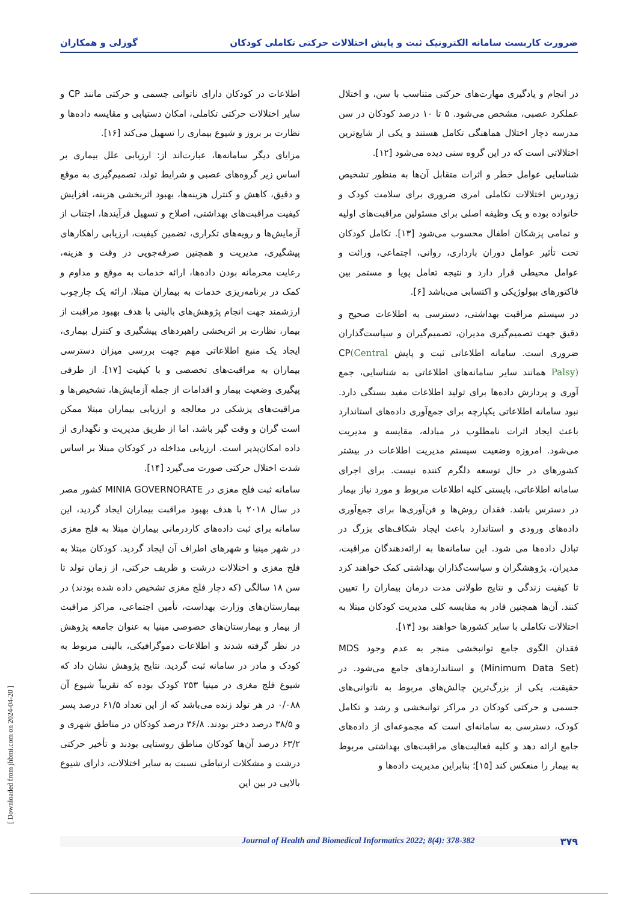ضرورت کاربست سامانه الکترونیک ثبت و پایش اختلالات حرکتی تکاملی کودکان گوزلی و همکاران
در انجام و یادگیری مهارت‌های حرکتی متناسب با سن، و اختلال عملکرد عصبی، مشخص می‌شود. ۵ تا ۱۰ درصد کودکان در سن مدرسه دچار اختلال هماهنگی تکامل هستند و یکی از شایع‌ترین اختلالاتی است که در این گروه سنی دیده می‌شود [۱۲].
شناسایی عوامل خطر و اثرات متقابل آن‌ها به منظور تشخیص زودرس اختلالات تکاملی امری ضروری برای سلامت کودک و خانواده بوده و یک وظیفه اصلی برای مسئولین مراقبت‌های اولیه و تمامی پزشکان اطفال محسوب می‌شود [۱۳]. تکامل کودکان تحت تأثیر عوامل دوران بارداری، روانی، اجتماعی، وراثت و عوامل محیطی قرار دارد و نتیجه تعامل پویا و مستمر بین فاکتورهای بیولوژیکی و اکتسابی می‌باشد [۶].
در سیستم مراقبت بهداشتی، دسترسی به اطلاعات صحیح و دقیق جهت تصمیم‌گیری مدیران، تصمیم‌گیران و سیاست‌گذاران ضروری است. سامانه اطلاعاتی ثبت و پایش CP(Central Palsy) همانند سایر سامانه‌های اطلاعاتی به شناسایی، جمع آوری و پردازش داده‌ها برای تولید اطلاعات مفید بستگی دارد. نبود سامانه اطلاعاتی یکپارچه برای جمع‌آوری داده‌های استاندارد باعث ایجاد اثرات نامطلوب در مبادله، مقایسه و مدیریت می‌شود. امروزه وضعیت سیستم مدیریت اطلاعات در بیشتر کشورهای در حال توسعه دلگرم کننده نیست. برای اجرای سامانه اطلاعاتی، بایستی کلیه اطلاعات مربوط و مورد نیاز بیمار در دسترس باشد. فقدان روش‌ها و فن‌آوری‌ها برای جمع‌آوری داده‌های ورودی و استاندارد باعث ایجاد شکاف‌های بزرگ در تبادل داده‌ها می شود. این سامانه‌ها به ارائه‌دهندگان مراقبت، مدیران، پژوهشگران و سیاست‌گذاران بهداشتی کمک خواهند کرد تا کیفیت زندگی و نتایج طولانی مدت درمان بیماران را تعیین کنند. آن‌ها همچنین قادر به مقایسه کلی مدیریت کودکان مبتلا به اختلالات تکاملی با سایر کشورها خواهند بود [۱۴].
فقدان الگوی جامع توانبخشی منجر به عدم وجود MDS (Minimum Data Set) و استانداردهای جامع می‌شود. در حقیقت، یکی از بزرگ‌ترین چالش‌های مربوط به ناتوانی‌های جسمی و حرکتی کودکان در مراکز توانبخشی و رشد و تکامل کودک، دسترسی به سامانه‌ای است که مجموعه‌ای از داده‌های جامع ارائه دهد و کلیه فعالیت‌های مراقبت‌های بهداشتی مربوط به بیمار را منعکس کند [۱۵]؛ بنابراین مدیریت داده‌ها و
اطلاعات در کودکان دارای ناتوانی جسمی و حرکتی مانند CP و سایر اختلالات حرکتی تکاملی، امکان دستیابی و مقایسه داده‌ها و نظارت بر بروز و شیوع بیماری را تسهیل می‌کند [۱۶].
مزایای دیگر سامانه‌ها، عبارت‌اند از: ارزیابی علل بیماری بر اساس زیر گروه‌های عصبی و شرایط تولد، تصمیم‌گیری به موقع و دقیق، کاهش و کنترل هزینه‌ها، بهبود اثربخشی هزینه، افزایش کیفیت مراقبت‌های بهداشتی، اصلاح و تسهیل فرآیندها، اجتناب از آزمایش‌ها و رویه‌های تکراری، تضمین کیفیت، ارزیابی راهکارهای پیشگیری، مدیریت و همچنین صرفه‌جویی در وقت و هزینه، رعایت محرمانه بودن داده‌ها، ارائه خدمات به موقع و مداوم و کمک در برنامه‌ریزی خدمات به بیماران مبتلا، ارائه یک چارچوب ارزشمند جهت انجام پژوهش‌های بالینی با هدف بهبود مراقبت از بیمار، نظارت بر اثربخشی راهبردهای پیشگیری و کنترل بیماری، ایجاد یک منبع اطلاعاتی مهم جهت بررسی میزان دسترسی بیماران به مراقبت‌های تخصصی و با کیفیت [۱۷]. از طرفی پیگیری وضعیت بیمار و اقدامات از جمله آزمایش‌ها، تشخیص‌ها و مراقبت‌های پزشکی در معالجه و ارزیابی بیماران مبتلا ممکن است گران و وقت گیر باشد، اما از طریق مدیریت و نگهداری از داده امکان‌پذیر است. ارزیابی مداخله در کودکان مبتلا بر اساس شدت اختلال حرکتی صورت می‌گیرد [۱۴].
سامانه ثبت فلج مغزی در MINIA GOVERNORATE کشور مصر در سال ۲۰۱۸ با هدف بهبود مراقبت بیماران ایجاد گردید، این سامانه برای ثبت داده‌های کاردرمانی بیماران مبتلا به فلج مغزی در شهر مینیا و شهرهای اطراف آن ایجاد گردید. کودکان مبتلا به فلج مغزی و اختلالات درشت و ظریف حرکتی، از زمان تولد تا سن ۱۸ سالگی (که دچار فلج مغزی تشخیص داده شده بودند) در بیمارستان‌های وزارت بهداست، تأمین اجتماعی، مراکز مراقبت از بیمار و بیمارستان‌های خصوصی مینیا به عنوان جامعه پژوهش در نظر گرفته شدند و اطلاعات دموگرافیکی، بالینی مربوط به کودک و مادر در سامانه ثبت گردید. نتایج پژوهش نشان داد که شیوع فلج مغزی در مینیا ۲۵۳ کودک بوده که تقریباً شیوع آن ۰/۰۸۸ در هر تولد زنده می‌باشد که از این تعداد ۶۱/۵ درصد پسر و ۳۸/۵ درصد دختر بودند. ۳۶/۸ درصد کودکان در مناطق شهری و ۶۳/۲ درصد آن‌ها کودکان مناطق روستایی بودند و تأخیر حرکتی درشت و مشکلات ارتباطی نسبت به سایر اختلالات، دارای شیوع بالایی در بین این
۳۷۹ Journal of Health and Biomedical Informatics 2022; 8(4): 378-382
[ Downloaded from jhbmi.com on 2024-04-20 ]